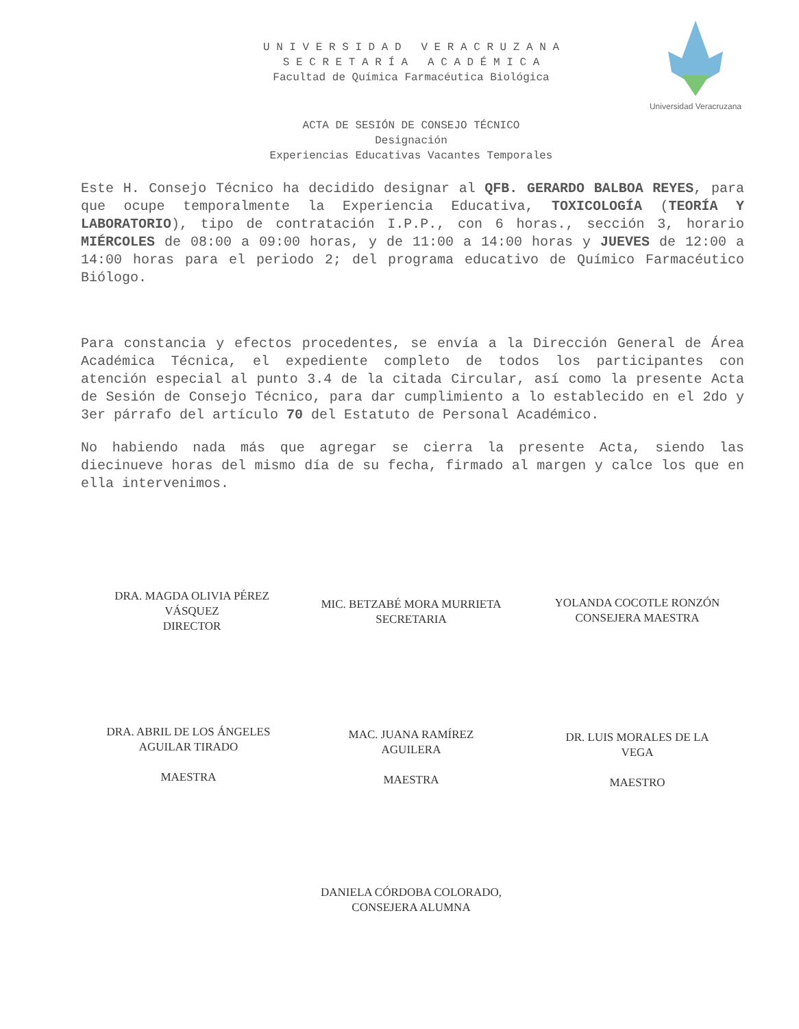U N I V E R S I D A D V E R A C R U Z A N A
S E C R E T A R Í A A C A D É M I C A
Facultad de Química Farmacéutica Biológica
Universidad Veracruzana
ACTA DE SESIÓN DE CONSEJO TÉCNICO
Designación
Experiencias Educativas Vacantes Temporales
Este H. Consejo Técnico ha decidido designar al QFB. GERARDO BALBOA REYES, para que ocupe temporalmente la Experiencia Educativa, TOXICOLOGÍA (TEORÍA Y LABORATORIO), tipo de contratación I.P.P., con 6 horas., sección 3, horario MIÉRCOLES de 08:00 a 09:00 horas, y de 11:00 a 14:00 horas y JUEVES de 12:00 a 14:00 horas para el periodo 2; del programa educativo de Químico Farmacéutico Biólogo.
Para constancia y efectos procedentes, se envía a la Dirección General de Área Académica Técnica, el expediente completo de todos los participantes con atención especial al punto 3.4 de la citada Circular, así como la presente Acta de Sesión de Consejo Técnico, para dar cumplimiento a lo establecido en el 2do y 3er párrafo del artículo 70 del Estatuto de Personal Académico.
No habiendo nada más que agregar se cierra la presente Acta, siendo las diecinueve horas del mismo día de su fecha, firmado al margen y calce los que en ella intervenimos.
DRA. MAGDA OLIVIA PÉREZ
VÁSQUEZ
DIRECTOR
MIC. BETZABÉ MORA MURRIETA
SECRETARIA
YOLANDA COCOTLE RONZÓN
CONSEJERA MAESTRA
DRA. ABRIL DE LOS ÁNGELES
AGUILAR TIRADO
MAESTRA
MAC. JUANA RAMÍREZ
AGUILERA
MAESTRA
DR. LUIS MORALES DE LA
VEGA
MAESTRO
DANIELA CÓRDOBA COLORADO,
CONSEJERA ALUMNA